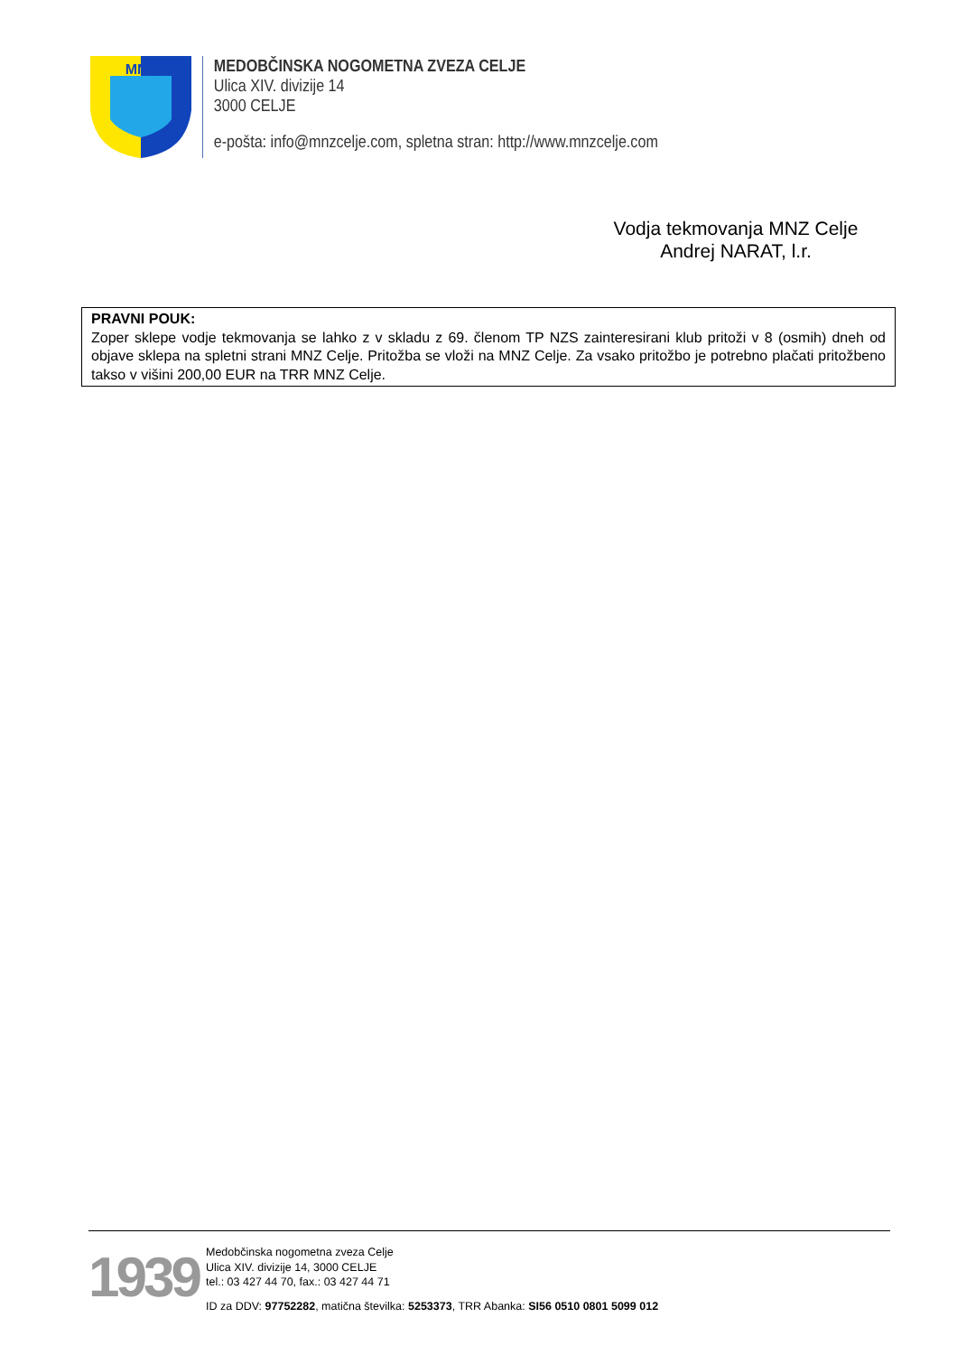MNZ
MEDOBČINSKA NOGOMETNA ZVEZA CELJE
Ulica XIV. divizije 14
3000 CELJE
e-pošta: info@mnzcelje.com, spletna stran: http://www.mnzcelje.com
Vodja tekmovanja MNZ Celje
Andrej NARAT, l.r.
PRAVNI POUK:
Zoper sklepe vodje tekmovanja se lahko z v skladu z 69. členom TP NZS zainteresirani klub pritoži v 8 (osmih) dneh od objave sklepa na spletni strani MNZ Celje. Pritožba se vloži na MNZ Celje. Za vsako pritožbo je potrebno plačati pritožbeno takso v višini 200,00 EUR na TRR MNZ Celje.
1939
Medobčinska nogometna zveza Celje
Ulica XIV. divizije 14, 3000 CELJE
tel.: 03 427 44 70, fax.: 03 427 44 71
ID za DDV: 97752282, matična številka: 5253373, TRR Abanka: SI56 0510 0801 5099 012